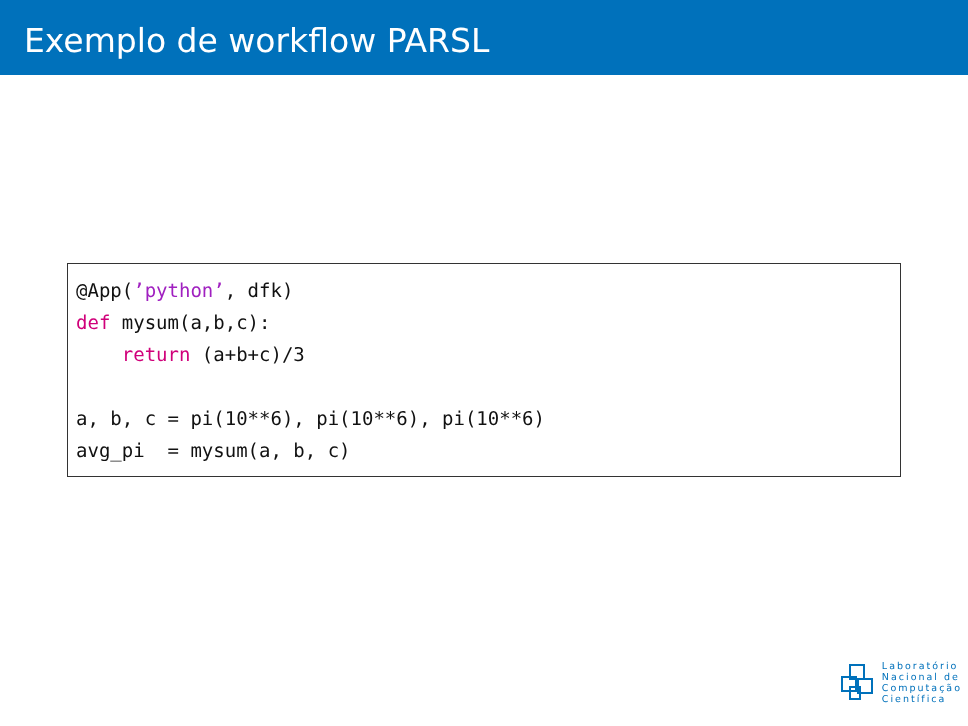Exemplo de workflow PARSL
@App(’python’, dfk) def mysum(a,b,c): return (a+b+c)/3 a, b, c = pi(10**6), pi(10**6), pi(10**6) avg_pi = mysum(a, b, c)
Laboratório
Nacional de
Computação
Científica